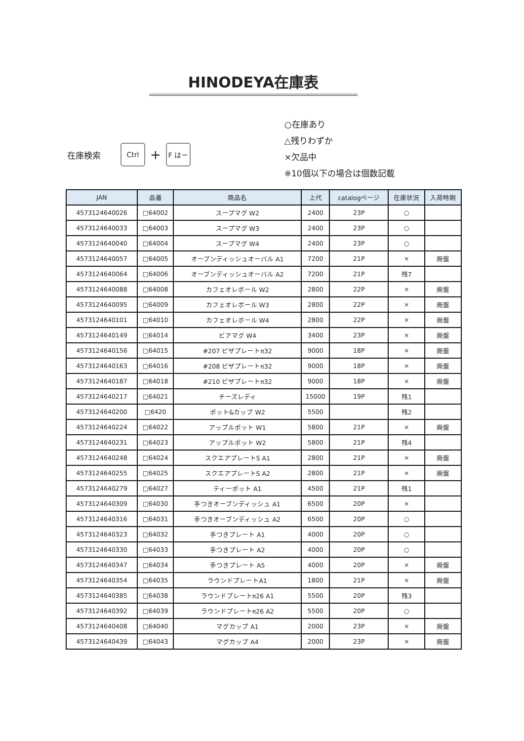HINODEYA在庫表
在庫検索 Ctrl + F はー
○在庫あり
△残りわずか
×欠品中
※10個以下の場合は個数記載
| JAN | 品番 | 商品名 | 上代 | catalogページ | 在庫状況 | 入荷時期 |
| --- | --- | --- | --- | --- | --- | --- |
| 4573124640026 | □64002 | スープマグ W2 | 2400 | 23P | ○ | |
| 4573124640033 | □64003 | スープマグ W3 | 2400 | 23P | ○ | |
| 4573124640040 | □64004 | スープマグ W4 | 2400 | 23P | ○ | |
| 4573124640057 | □64005 | オーブンディッシュオーバル A1 | 7200 | 21P | × | 廃盤 |
| 4573124640064 | □64006 | オーブンディッシュオーバル A2 | 7200 | 21P | 残7 | |
| 4573124640088 | □64008 | カフェオレボール W2 | 2800 | 22P | × | 廃盤 |
| 4573124640095 | □64009 | カフェオレボール W3 | 2800 | 22P | × | 廃盤 |
| 4573124640101 | □64010 | カフェオレボール W4 | 2800 | 22P | × | 廃盤 |
| 4573124640149 | □64014 | ビアマグ W4 | 3400 | 23P | × | 廃盤 |
| 4573124640156 | □64015 | #207 ピザプレートπ32 | 9000 | 18P | × | 廃盤 |
| 4573124640163 | □64016 | #208 ピザプレートπ32 | 9000 | 18P | × | 廃盤 |
| 4573124640187 | □64018 | #210 ピザプレートπ32 | 9000 | 18P | × | 廃盤 |
| 4573124640217 | □64021 | チーズレディ | 15000 | 19P | 残1 | |
| 4573124640200 | □6420 | ポット&カップ W2 | 5500 | | 残2 | |
| 4573124640224 | □64022 | アップルポット W1 | 5800 | 21P | × | 廃盤 |
| 4573124640231 | □64023 | アップルポット W2 | 5800 | 21P | 残4 | |
| 4573124640248 | □64024 | スクエアプレートS A1 | 2800 | 21P | × | 廃盤 |
| 4573124640255 | □64025 | スクエアプレートS A2 | 2800 | 21P | × | 廃盤 |
| 4573124640279 | □64027 | ティーポット A1 | 4500 | 21P | 残1 | |
| 4573124640309 | □64030 | 手つきオーブンディッシュ A1 | 6500 | 20P | × | |
| 4573124640316 | □64031 | 手つきオーブンディッシュ A2 | 6500 | 20P | ○ | |
| 4573124640323 | □64032 | 手つきプレート A1 | 4000 | 20P | ○ | |
| 4573124640330 | □64033 | 手つきプレート A2 | 4000 | 20P | ○ | |
| 4573124640347 | □64034 | 手つきプレート A5 | 4000 | 20P | × | 廃盤 |
| 4573124640354 | □64035 | ラウンドプレートA1 | 1800 | 21P | × | 廃盤 |
| 4573124640385 | □64038 | ラウンドプレートπ26 A1 | 5500 | 20P | 残3 | |
| 4573124640392 | □64039 | ラウンドプレートπ26 A2 | 5500 | 20P | ○ | |
| 4573124640408 | □64040 | マグカップ A1 | 2000 | 23P | × | 廃盤 |
| 4573124640439 | □64043 | マグカップ A4 | 2000 | 23P | × | 廃盤 |